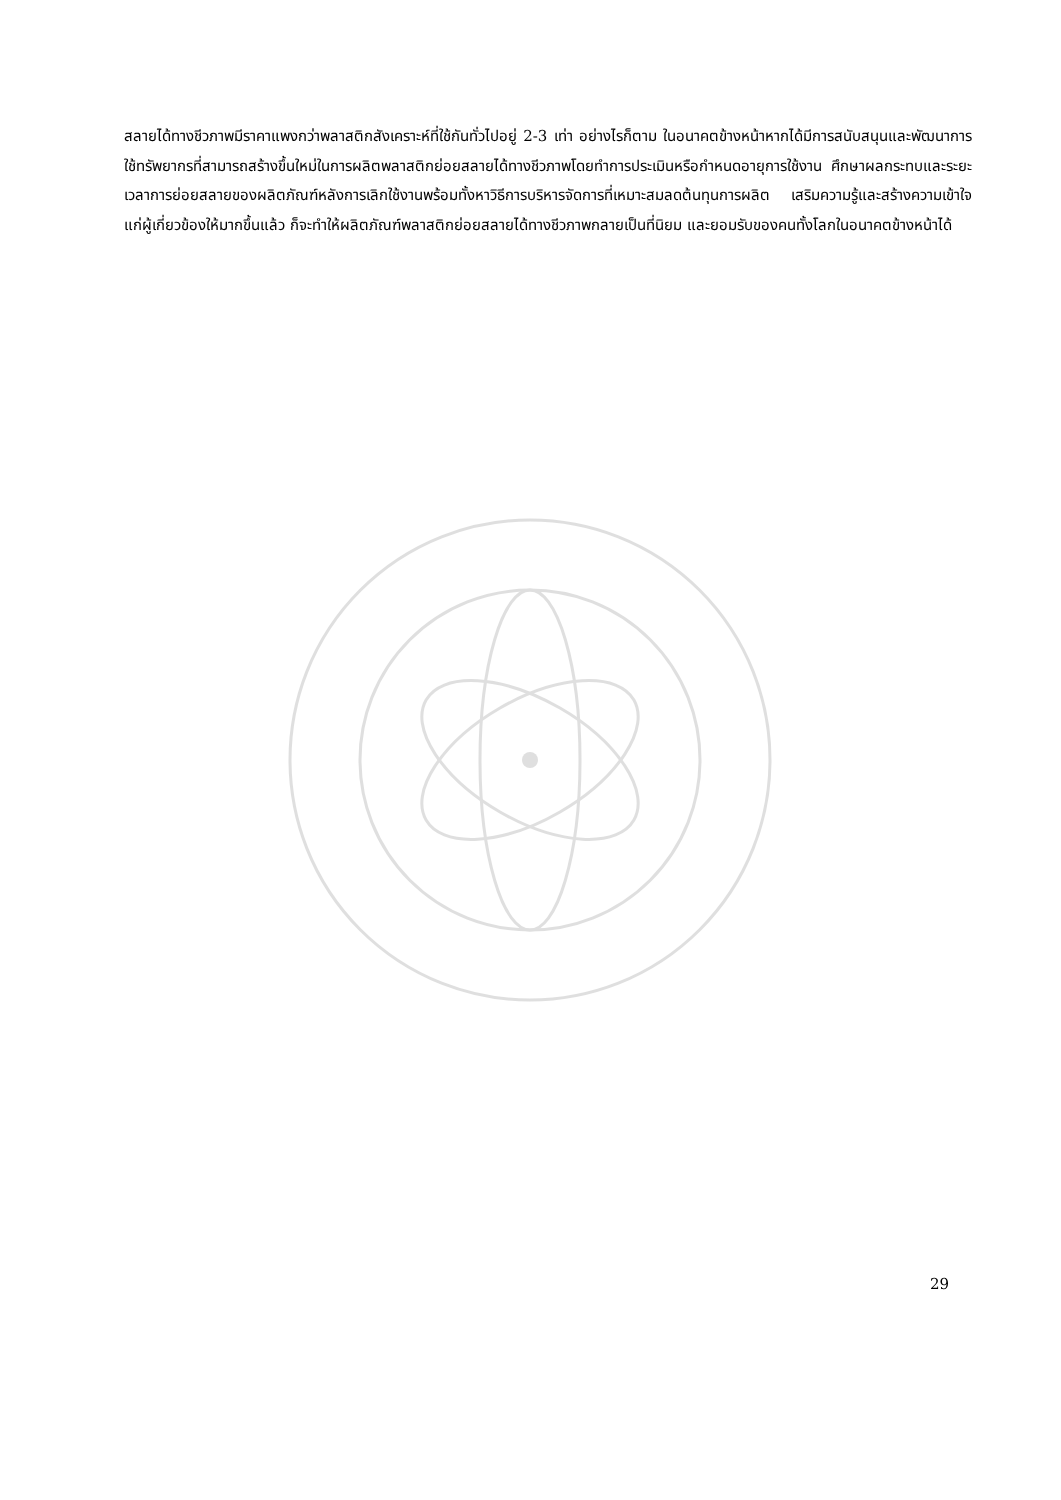สลายได้ทางชีวภาพมีราคาแพงกว่าพลาสติกสังเคราะห์ที่ใช้กันทั่วไปอยู่ 2-3 เท่า อย่างไรก็ตาม ในอนาคตข้างหน้าหากได้มีการสนับสนุนและพัฒนาการใช้ทรัพยากรที่สามารถสร้างขึ้นใหม่ในการผลิตพลาสติกย่อยสลายได้ทางชีวภาพโดยทำการประเมินหรือกำหนดอายุการใช้งาน ศึกษาผลกระทบและระยะเวลาการย่อยสลายของผลิตภัณฑ์หลังการเลิกใช้งานพร้อมทั้งหาวิธีการบริหารจัดการที่เหมาะสมลดต้นทุนการผลิต เสริมความรู้และสร้างความเข้าใจแก่ผู้เกี่ยวข้องให้มากขึ้นแล้ว ก็จะทำให้ผลิตภัณฑ์พลาสติกย่อยสลายได้ทางชีวภาพกลายเป็นที่นิยม และยอมรับของคนทั้งโลกในอนาคตข้างหน้าได้
29